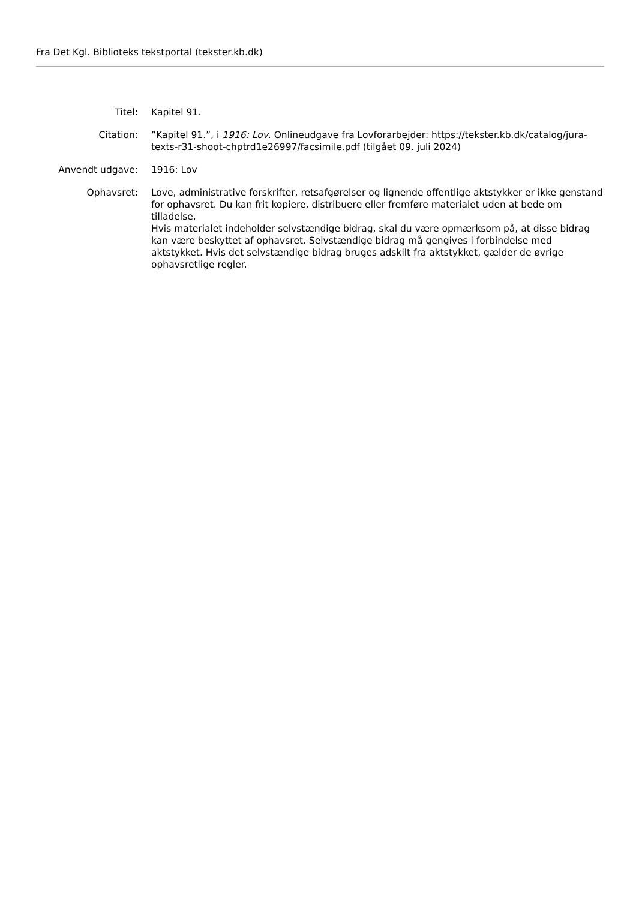Fra Det Kgl. Biblioteks tekstportal (tekster.kb.dk)
| Titel: | Kapitel 91. |
| Citation: | ”Kapitel 91.”, i 1916: Lov . Onlineudgave fra Lovforarbejder: https://tekster.kb.dk/catalog/jura-texts-r31-shoot-chptrd1e26997/facsimile.pdf (tilgået 09. juli 2024) |
| Anvendt udgave: | 1916: Lov |
| Ophavsret: | Love, administrative forskrifter, retsafgørelser og lignende offentlige aktstykker er ikke genstand for ophavsret. Du kan frit kopiere, distribuere eller fremføre materialet uden at bede om tilladelse. Hvis materialet indeholder selvstændige bidrag, skal du være opmærksom på, at disse bidrag kan være beskyttet af ophavsret. Selvstændige bidrag må gengives i forbindelse med aktstykket. Hvis det selvstændige bidrag bruges adskilt fra aktstykket, gælder de øvrige ophavsretlige regler. |